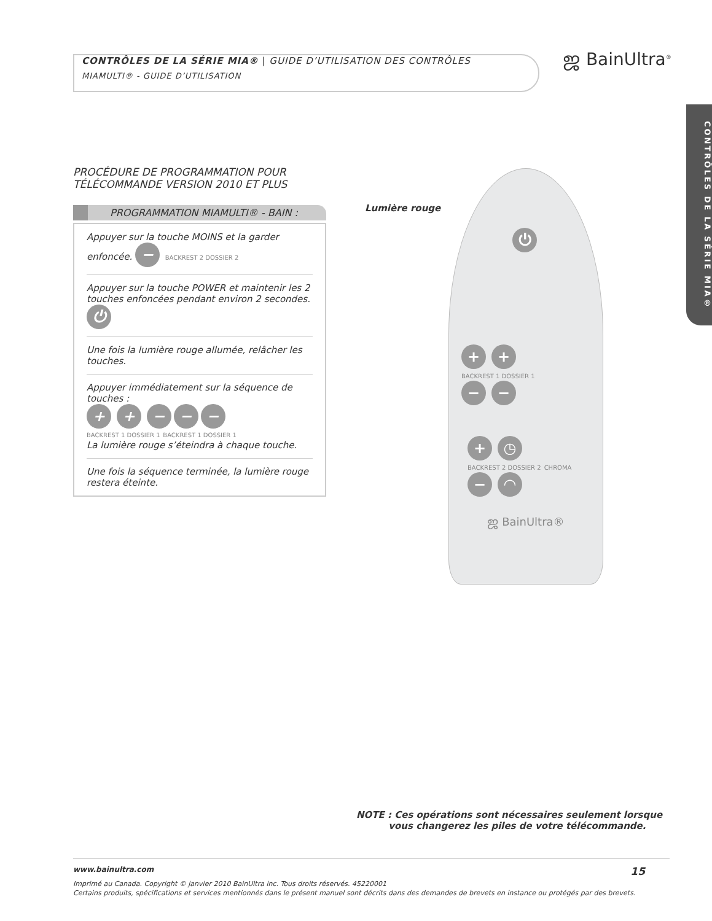CONTRÔLES DE LA SÉRIE MIA® | GUIDE D’UTILISATION DES CONTRÔLES
MIAMULTI® - GUIDE D’UTILISATION
ஜ BainUltra<sup>®</sup>
CONTRÔLES DE LA SÉRIE MIA®
PROCÉDURE DE PROGRAMMATION POUR TÉLÉCOMMANDE VERSION 2010 ET PLUS
PROGRAMMATION MIAMULTI® - BAIN :
Appuyer sur la touche MOINS et la garder enfoncée. − BACKREST 2 DOSSIER 2
Appuyer sur la touche POWER et maintenir les 2 touches enfoncées pendant environ 2 secondes. ⏻
Une fois la lumière rouge allumée, relâcher les touches.
Appuyer immédiatement sur la séquence de touches :
+ + − − −
BACKREST 1 DOSSIER 1 BACKREST 1 DOSSIER 1
La lumière rouge s’éteindra à chaque touche.
Une fois la séquence terminée, la lumière rouge restera éteinte.
Lumière rouge
⏻
+ +
BACKREST 1 DOSSIER 1
− −
+ ◷
BACKREST 2 DOSSIER 2 CHROMA
− ◠
ஜ BainUltra®
NOTE : Ces opérations sont nécessaires seulement lorsque
vous changerez les piles de votre télécommande.
www.bainultra.com 15
Imprimé au Canada. Copyright © janvier 2010 BainUltra inc. Tous droits réservés. 45220001
Certains produits, spécifications et services mentionnés dans le présent manuel sont décrits dans des demandes de brevets en instance ou protégés par des brevets.